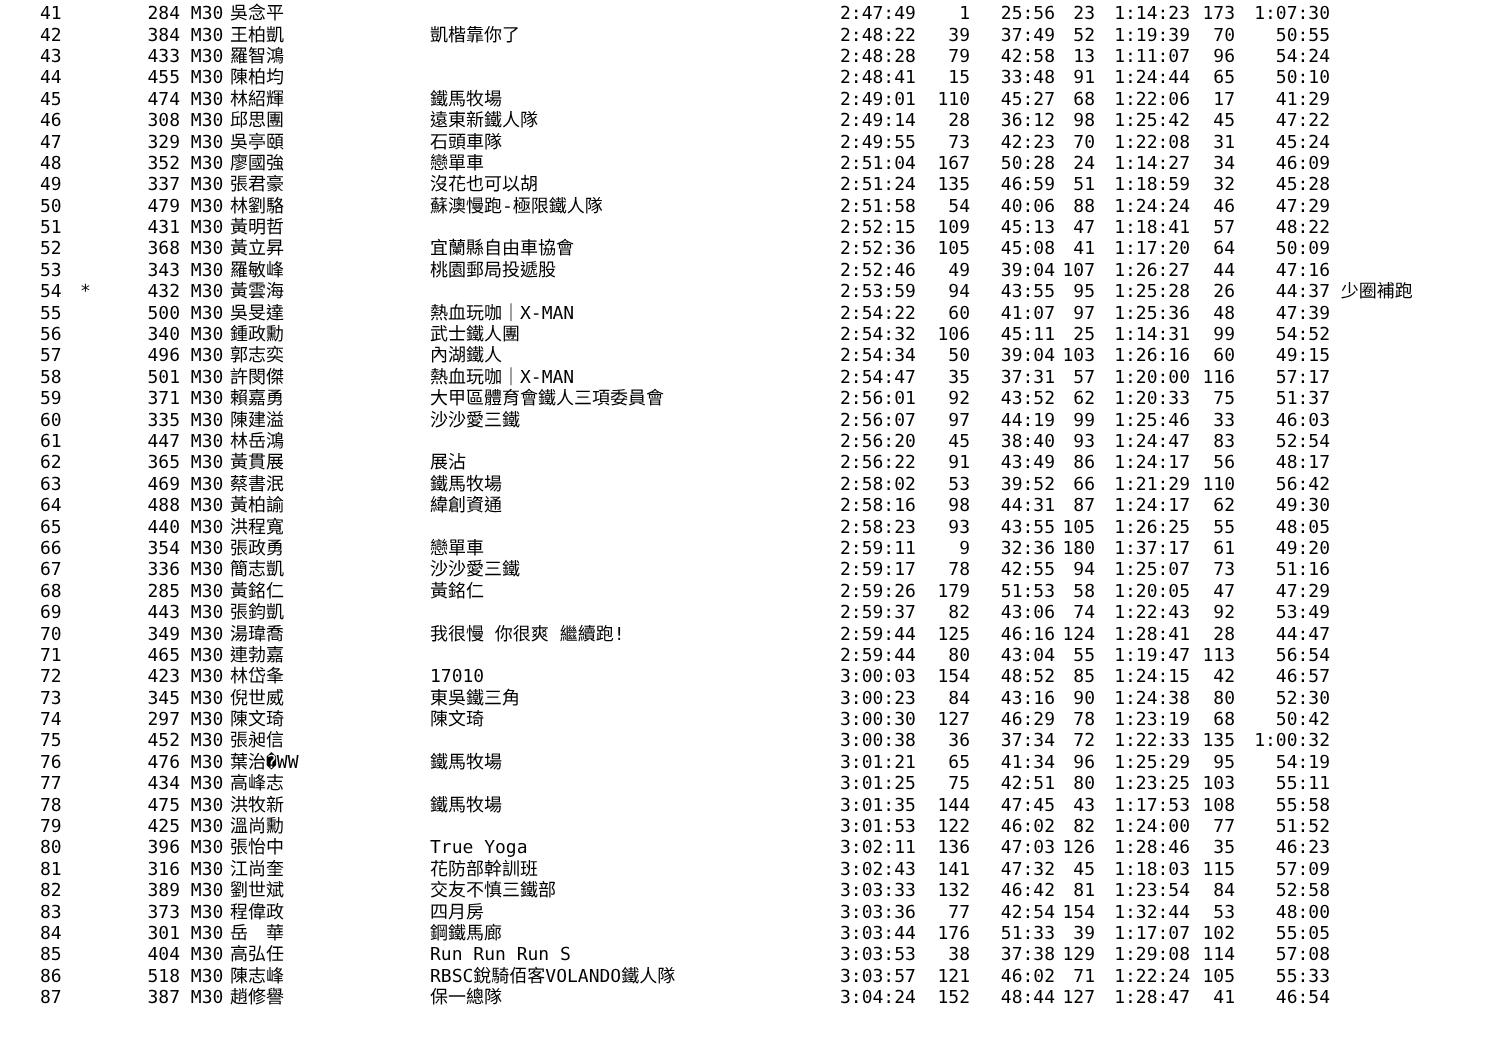| 41 | | 284 | M30 | 吳念平 | | 2:47:49 | 1 | 25:56 | 23 | 1:14:23 | 173 | 1:07:30 | |
| 42 | | 384 | M30 | 王柏凱 | 凱楷靠你了 | 2:48:22 | 39 | 37:49 | 52 | 1:19:39 | 70 | 50:55 | |
| 43 | | 433 | M30 | 羅智鴻 | | 2:48:28 | 79 | 42:58 | 13 | 1:11:07 | 96 | 54:24 | |
| 44 | | 455 | M30 | 陳柏均 | | 2:48:41 | 15 | 33:48 | 91 | 1:24:44 | 65 | 50:10 | |
| 45 | | 474 | M30 | 林紹輝 | 鐵馬牧場 | 2:49:01 | 110 | 45:27 | 68 | 1:22:06 | 17 | 41:29 | |
| 46 | | 308 | M30 | 邱思團 | 遠東新鐵人隊 | 2:49:14 | 28 | 36:12 | 98 | 1:25:42 | 45 | 47:22 | |
| 47 | | 329 | M30 | 吳亭頤 | 石頭車隊 | 2:49:55 | 73 | 42:23 | 70 | 1:22:08 | 31 | 45:24 | |
| 48 | | 352 | M30 | 廖國強 | 戀單車 | 2:51:04 | 167 | 50:28 | 24 | 1:14:27 | 34 | 46:09 | |
| 49 | | 337 | M30 | 張君豪 | 沒花也可以胡 | 2:51:24 | 135 | 46:59 | 51 | 1:18:59 | 32 | 45:28 | |
| 50 | | 479 | M30 | 林劉駱 | 蘇澳慢跑-極限鐵人隊 | 2:51:58 | 54 | 40:06 | 88 | 1:24:24 | 46 | 47:29 | |
| 51 | | 431 | M30 | 黃明哲 | | 2:52:15 | 109 | 45:13 | 47 | 1:18:41 | 57 | 48:22 | |
| 52 | | 368 | M30 | 黃立昇 | 宜蘭縣自由車協會 | 2:52:36 | 105 | 45:08 | 41 | 1:17:20 | 64 | 50:09 | |
| 53 | | 343 | M30 | 羅敏峰 | 桃園郵局投遞股 | 2:52:46 | 49 | 39:04 | 107 | 1:26:27 | 44 | 47:16 | |
| 54 | * | 432 | M30 | 黃雲海 | | 2:53:59 | 94 | 43:55 | 95 | 1:25:28 | 26 | 44:37 | 少圈補跑 |
| 55 | | 500 | M30 | 吳旻達 | 熱血玩咖｜X-MAN | 2:54:22 | 60 | 41:07 | 97 | 1:25:36 | 48 | 47:39 | |
| 56 | | 340 | M30 | 鍾政勳 | 武士鐵人團 | 2:54:32 | 106 | 45:11 | 25 | 1:14:31 | 99 | 54:52 | |
| 57 | | 496 | M30 | 郭志奕 | 內湖鐵人 | 2:54:34 | 50 | 39:04 | 103 | 1:26:16 | 60 | 49:15 | |
| 58 | | 501 | M30 | 許閔傑 | 熱血玩咖｜X-MAN | 2:54:47 | 35 | 37:31 | 57 | 1:20:00 | 116 | 57:17 | |
| 59 | | 371 | M30 | 賴嘉勇 | 大甲區體育會鐵人三項委員會 | 2:56:01 | 92 | 43:52 | 62 | 1:20:33 | 75 | 51:37 | |
| 60 | | 335 | M30 | 陳建溢 | 沙沙愛三鐵 | 2:56:07 | 97 | 44:19 | 99 | 1:25:46 | 33 | 46:03 | |
| 61 | | 447 | M30 | 林岳鴻 | | 2:56:20 | 45 | 38:40 | 93 | 1:24:47 | 83 | 52:54 | |
| 62 | | 365 | M30 | 黃貫展 | 展沾 | 2:56:22 | 91 | 43:49 | 86 | 1:24:17 | 56 | 48:17 | |
| 63 | | 469 | M30 | 蔡書泯 | 鐵馬牧場 | 2:58:02 | 53 | 39:52 | 66 | 1:21:29 | 110 | 56:42 | |
| 64 | | 488 | M30 | 黃柏諭 | 緯創資通 | 2:58:16 | 98 | 44:31 | 87 | 1:24:17 | 62 | 49:30 | |
| 65 | | 440 | M30 | 洪程寬 | | 2:58:23 | 93 | 43:55 | 105 | 1:26:25 | 55 | 48:05 | |
| 66 | | 354 | M30 | 張政勇 | 戀單車 | 2:59:11 | 9 | 32:36 | 180 | 1:37:17 | 61 | 49:20 | |
| 67 | | 336 | M30 | 簡志凱 | 沙沙愛三鐵 | 2:59:17 | 78 | 42:55 | 94 | 1:25:07 | 73 | 51:16 | |
| 68 | | 285 | M30 | 黃銘仁 | 黃銘仁 | 2:59:26 | 179 | 51:53 | 58 | 1:20:05 | 47 | 47:29 | |
| 69 | | 443 | M30 | 張鈞凱 | | 2:59:37 | 82 | 43:06 | 74 | 1:22:43 | 92 | 53:49 | |
| 70 | | 349 | M30 | 湯瑋喬 | 我很慢 你很爽 繼續跑! | 2:59:44 | 125 | 46:16 | 124 | 1:28:41 | 28 | 44:47 | |
| 71 | | 465 | M30 | 連勃嘉 | | 2:59:44 | 80 | 43:04 | 55 | 1:19:47 | 113 | 56:54 | |
| 72 | | 423 | M30 | 林岱夆 | 17010 | 3:00:03 | 154 | 48:52 | 85 | 1:24:15 | 42 | 46:57 | |
| 73 | | 345 | M30 | 倪世威 | 東吳鐵三角 | 3:00:23 | 84 | 43:16 | 90 | 1:24:38 | 80 | 52:30 | |
| 74 | | 297 | M30 | 陳文琦 | 陳文琦 | 3:00:30 | 127 | 46:29 | 78 | 1:23:19 | 68 | 50:42 | |
| 75 | | 452 | M30 | 張昶信 | | 3:00:38 | 36 | 37:34 | 72 | 1:22:33 | 135 | 1:00:32 | |
| 76 | | 476 | M30 | 葉治�WW | 鐵馬牧場 | 3:01:21 | 65 | 41:34 | 96 | 1:25:29 | 95 | 54:19 | |
| 77 | | 434 | M30 | 高峰志 | | 3:01:25 | 75 | 42:51 | 80 | 1:23:25 | 103 | 55:11 | |
| 78 | | 475 | M30 | 洪牧新 | 鐵馬牧場 | 3:01:35 | 144 | 47:45 | 43 | 1:17:53 | 108 | 55:58 | |
| 79 | | 425 | M30 | 溫尚勳 | | 3:01:53 | 122 | 46:02 | 82 | 1:24:00 | 77 | 51:52 | |
| 80 | | 396 | M30 | 張怡中 | True Yoga | 3:02:11 | 136 | 47:03 | 126 | 1:28:46 | 35 | 46:23 | |
| 81 | | 316 | M30 | 江尚奎 | 花防部幹訓班 | 3:02:43 | 141 | 47:32 | 45 | 1:18:03 | 115 | 57:09 | |
| 82 | | 389 | M30 | 劉世斌 | 交友不慎三鐵部 | 3:03:33 | 132 | 46:42 | 81 | 1:23:54 | 84 | 52:58 | |
| 83 | | 373 | M30 | 程偉政 | 四月房 | 3:03:36 | 77 | 42:54 | 154 | 1:32:44 | 53 | 48:00 | |
| 84 | | 301 | M30 | 岳 華 | 鋼鐵馬廊 | 3:03:44 | 176 | 51:33 | 39 | 1:17:07 | 102 | 55:05 | |
| 85 | | 404 | M30 | 高弘任 | Run Run Run S | 3:03:53 | 38 | 37:38 | 129 | 1:29:08 | 114 | 57:08 | |
| 86 | | 518 | M30 | 陳志峰 | RBSC銳騎佰客VOLANDO鐵人隊 | 3:03:57 | 121 | 46:02 | 71 | 1:22:24 | 105 | 55:33 | |
| 87 | | 387 | M30 | 趙修譽 | 保一總隊 | 3:04:24 | 152 | 48:44 | 127 | 1:28:47 | 41 | 46:54 | |